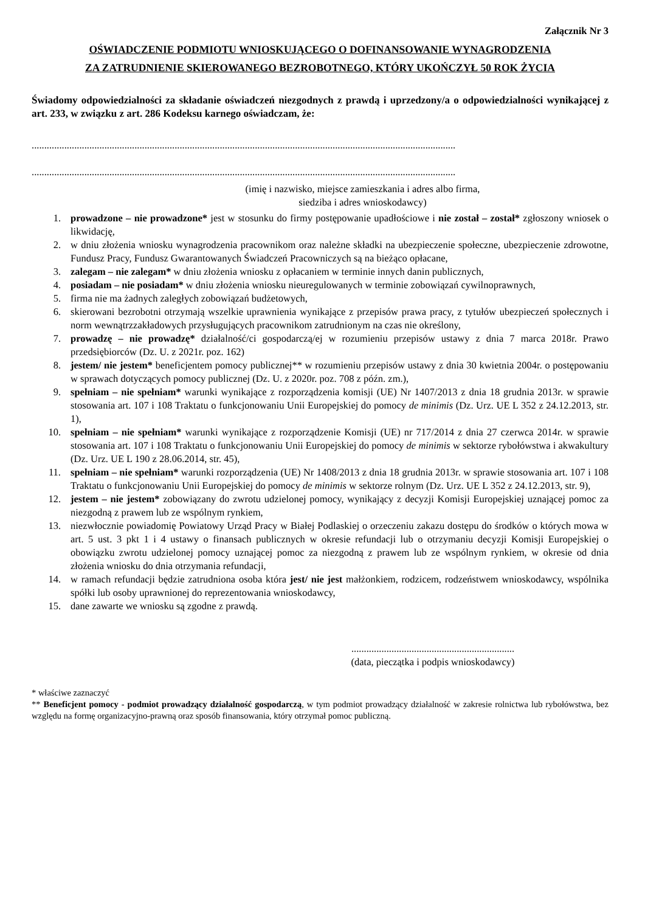Załącznik Nr 3
OŚWIADCZENIE PODMIOTU WNIOSKUJĄCEGO O DOFINANSOWANIE WYNAGRODZENIA
ZA ZATRUDNIENIE SKIEROWANEGO BEZROBOTNEGO, KTÓRY UKOŃCZYŁ 50 ROK ŻYCIA
Świadomy odpowiedzialności za składanie oświadczeń niezgodnych z prawdą i uprzedzony/a o odpowiedzialności wynikającej z art. 233, w związku z art. 286 Kodeksu karnego oświadczam, że:
.........................................................................................................................................................................
.........................................................................................................................................................................
(imię i nazwisko, miejsce zamieszkania i adres albo firma,
siedziba i adres wnioskodawcy)
1. prowadzone – nie prowadzone* jest w stosunku do firmy postępowanie upadłościowe i nie został – został* zgłoszony wniosek o likwidację,
2. w dniu złożenia wniosku wynagrodzenia pracownikom oraz należne składki na ubezpieczenie społeczne, ubezpieczenie zdrowotne, Fundusz Pracy, Fundusz Gwarantowanych Świadczeń Pracowniczych są na bieżąco opłacane,
3. zalegam – nie zalegam* w dniu złożenia wniosku z opłacaniem w terminie innych danin publicznych,
4. posiadam – nie posiadam* w dniu złożenia wniosku nieuregulowanych w terminie zobowiązań cywilnoprawnych,
5. firma nie ma żadnych zaległych zobowiązań budżetowych,
6. skierowani bezrobotni otrzymają wszelkie uprawnienia wynikające z przepisów prawa pracy, z tytułów ubezpieczeń społecznych i norm wewnątrzzakładowych przysługujących pracownikom zatrudnionym na czas nie określony,
7. prowadzę – nie prowadzę* działalność/ci gospodarczą/ej w rozumieniu przepisów ustawy z dnia 7 marca 2018r. Prawo przedsiębiorców (Dz. U. z 2021r. poz. 162)
8. jestem/ nie jestem* beneficjentem pomocy publicznej** w rozumieniu przepisów ustawy z dnia 30 kwietnia 2004r. o postępowaniu w sprawach dotyczących pomocy publicznej (Dz. U. z 2020r. poz. 708 z późn. zm.),
9. spełniam – nie spełniam* warunki wynikające z rozporządzenia komisji (UE) Nr 1407/2013 z dnia 18 grudnia 2013r. w sprawie stosowania art. 107 i 108 Traktatu o funkcjonowaniu Unii Europejskiej do pomocy de minimis (Dz. Urz. UE L 352 z 24.12.2013, str. 1),
10. spełniam – nie spełniam* warunki wynikające z rozporządzenie Komisji (UE) nr 717/2014 z dnia 27 czerwca 2014r. w sprawie stosowania art. 107 i 108 Traktatu o funkcjonowaniu Unii Europejskiej do pomocy de minimis w sektorze rybołówstwa i akwakultury (Dz. Urz. UE L 190 z 28.06.2014, str. 45),
11. spełniam – nie spełniam* warunki rozporządzenia (UE) Nr 1408/2013 z dnia 18 grudnia 2013r. w sprawie stosowania art. 107 i 108 Traktatu o funkcjonowaniu Unii Europejskiej do pomocy de minimis w sektorze rolnym (Dz. Urz. UE L 352 z 24.12.2013, str. 9),
12. jestem – nie jestem* zobowiązany do zwrotu udzielonej pomocy, wynikający z decyzji Komisji Europejskiej uznającej pomoc za niezgodną z prawem lub ze wspólnym rynkiem,
13. niezwłocznie powiadomię Powiatowy Urząd Pracy w Białej Podlaskiej o orzeczeniu zakazu dostępu do środków o których mowa w art. 5 ust. 3 pkt 1 i 4 ustawy o finansach publicznych w okresie refundacji lub o otrzymaniu decyzji Komisji Europejskiej o obowiązku zwrotu udzielonej pomocy uznającej pomoc za niezgodną z prawem lub ze wspólnym rynkiem, w okresie od dnia złożenia wniosku do dnia otrzymania refundacji,
14. w ramach refundacji będzie zatrudniona osoba która jest/ nie jest małżonkiem, rodzicem, rodzeństwem wnioskodawcy, wspólnika spółki lub osoby uprawnionej do reprezentowania wnioskodawcy,
15. dane zawarte we wniosku są zgodne z prawdą.
.................................................................
(data, pieczątka i podpis wnioskodawcy)
* właściwe zaznaczyć
** Beneficjent pomocy - podmiot prowadzący działalność gospodarczą, w tym podmiot prowadzący działalność w zakresie rolnictwa lub rybołówstwa, bez względu na formę organizacyjno-prawną oraz sposób finansowania, który otrzymał pomoc publiczną.